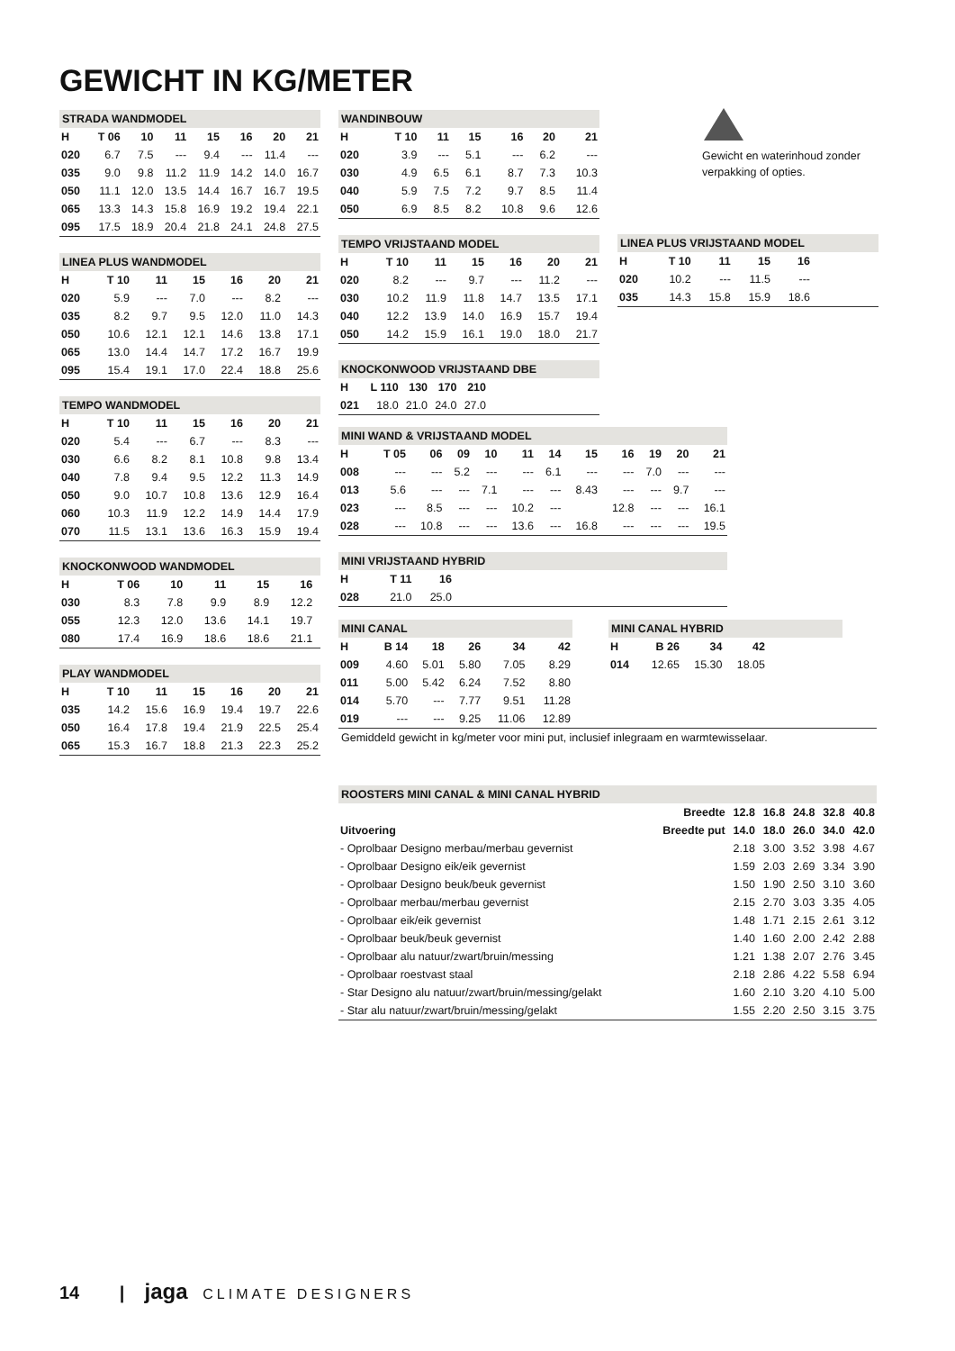GEWICHT IN KG/METER
| STRADA WANDMODEL | | | | | | | |
| H | T 06 | 10 | 11 | 15 | 16 | 20 | 21 |
| 020 | 6.7 | 7.5 | --- | 9.4 | --- | 11.4 | --- |
| 035 | 9.0 | 9.8 | 11.2 | 11.9 | 14.2 | 14.0 | 16.7 |
| 050 | 11.1 | 12.0 | 13.5 | 14.4 | 16.7 | 16.7 | 19.5 |
| 065 | 13.3 | 14.3 | 15.8 | 16.9 | 19.2 | 19.4 | 22.1 |
| 095 | 17.5 | 18.9 | 20.4 | 21.8 | 24.1 | 24.8 | 27.5 |
| LINEA PLUS WANDMODEL | | | | | | |
| H | T 10 | 11 | 15 | 16 | 20 | 21 |
| 020 | 5.9 | --- | 7.0 | --- | 8.2 | --- |
| 035 | 8.2 | 9.7 | 9.5 | 12.0 | 11.0 | 14.3 |
| 050 | 10.6 | 12.1 | 12.1 | 14.6 | 13.8 | 17.1 |
| 065 | 13.0 | 14.4 | 14.7 | 17.2 | 16.7 | 19.9 |
| 095 | 15.4 | 19.1 | 17.0 | 22.4 | 18.8 | 25.6 |
| TEMPO WANDMODEL | | | | | | |
| H | T 10 | 11 | 15 | 16 | 20 | 21 |
| 020 | 5.4 | --- | 6.7 | --- | 8.3 | --- |
| 030 | 6.6 | 8.2 | 8.1 | 10.8 | 9.8 | 13.4 |
| 040 | 7.8 | 9.4 | 9.5 | 12.2 | 11.3 | 14.9 |
| 050 | 9.0 | 10.7 | 10.8 | 13.6 | 12.9 | 16.4 |
| 060 | 10.3 | 11.9 | 12.2 | 14.9 | 14.4 | 17.9 |
| 070 | 11.5 | 13.1 | 13.6 | 16.3 | 15.9 | 19.4 |
| KNOCKONWOOD WANDMODEL | | | | | | |
| H | T 06 | 10 | 11 | 15 | 16 | |
| 030 | 8.3 | 7.8 | 9.9 | 8.9 | 12.2 | |
| 055 | 12.3 | 12.0 | 13.6 | 14.1 | 19.7 | |
| 080 | 17.4 | 16.9 | 18.6 | 18.6 | 21.1 | |
| PLAY WANDMODEL | | | | | | |
| H | T 10 | 11 | 15 | 16 | 20 | 21 |
| 035 | 14.2 | 15.6 | 16.9 | 19.4 | 19.7 | 22.6 |
| 050 | 16.4 | 17.8 | 19.4 | 21.9 | 22.5 | 25.4 |
| 065 | 15.3 | 16.7 | 18.8 | 21.3 | 22.3 | 25.2 |
| WANDINBOUW | | | | | | |
| H | T 10 | 11 | 15 | 16 | 20 | 21 |
| 020 | 3.9 | --- | 5.1 | --- | 6.2 | --- |
| 030 | 4.9 | 6.5 | 6.1 | 8.7 | 7.3 | 10.3 |
| 040 | 5.9 | 7.5 | 7.2 | 9.7 | 8.5 | 11.4 |
| 050 | 6.9 | 8.5 | 8.2 | 10.8 | 9.6 | 12.6 |
| TEMPO VRIJSTAAND MODEL | | | | | | |
| H | T 10 | 11 | 15 | 16 | 20 | 21 |
| 020 | 8.2 | --- | 9.7 | --- | 11.2 | --- |
| 030 | 10.2 | 11.9 | 11.8 | 14.7 | 13.5 | 17.1 |
| 040 | 12.2 | 13.9 | 14.0 | 16.9 | 15.7 | 19.4 |
| 050 | 14.2 | 15.9 | 16.1 | 19.0 | 18.0 | 21.7 |
| KNOCKONWOOD VRIJSTAAND DBE | | | | | |
| H | L 110 | 130 | 170 | 210 | |
| 021 | 18.0 | 21.0 | 24.0 | 27.0 | |
| LINEA PLUS VRIJSTAAND MODEL | | | | | |
| H | T 10 | 11 | 15 | 16 | |
| 020 | 10.2 | --- | 11.5 | --- | |
| 035 | 14.3 | 15.8 | 15.9 | 18.6 | |
Gewicht en waterinhoud zonder verpakking of opties.
| MINI WAND & VRIJSTAAND MODEL | | | | | | | | | | | |
| H | T 05 | 06 | 09 | 10 | 11 | 14 | 15 | 16 | 19 | 20 | 21 |
| 008 | --- | --- | 5.2 | --- | --- | 6.1 | --- | --- | 7.0 | --- | --- |
| 013 | 5.6 | --- | --- | 7.1 | --- | --- | 8.43 | --- | --- | 9.7 | --- |
| 023 | --- | 8.5 | --- | --- | 10.2 | --- | | 12.8 | --- | --- | 16.1 |
| 028 | --- | 10.8 | --- | --- | 13.6 | --- | 16.8 | --- | --- | --- | 19.5 |
| MINI VRIJSTAAND HYBRID | | | |
| H | T 11 | 16 | |
| 028 | 21.0 | 25.0 | |
| MINI CANAL | | | | | |
| H | B 14 | 18 | 26 | 34 | 42 |
| 009 | 4.60 | 5.01 | 5.80 | 7.05 | 8.29 |
| 011 | 5.00 | 5.42 | 6.24 | 7.52 | 8.80 |
| 014 | 5.70 | --- | 7.77 | 9.51 | 11.28 |
| 019 | --- | --- | 9.25 | 11.06 | 12.89 |
| MINI CANAL HYBRID | | | | |
| H | B 26 | 34 | 42 | |
| 014 | 12.65 | 15.30 | 18.05 | |
Gemiddeld gewicht in kg/meter voor mini put, inclusief inlegraam en warmtewisselaar.
| ROOSTERS MINI CANAL & MINI CANAL HYBRID | | | | | | |
| | Breedte | 12.8 | 16.8 | 24.8 | 32.8 | 40.8 |
| Uitvoering | Breedte put | 14.0 | 18.0 | 26.0 | 34.0 | 42.0 |
| - Oprolbaar Designo merbau/merbau gevernist | | 2.18 | 3.00 | 3.52 | 3.98 | 4.67 |
| - Oprolbaar Designo eik/eik gevernist | | 1.59 | 2.03 | 2.69 | 3.34 | 3.90 |
| - Oprolbaar Designo beuk/beuk gevernist | | 1.50 | 1.90 | 2.50 | 3.10 | 3.60 |
| - Oprolbaar merbau/merbau gevernist | | 2.15 | 2.70 | 3.03 | 3.35 | 4.05 |
| - Oprolbaar eik/eik gevernist | | 1.48 | 1.71 | 2.15 | 2.61 | 3.12 |
| - Oprolbaar beuk/beuk gevernist | | 1.40 | 1.60 | 2.00 | 2.42 | 2.88 |
| - Oprolbaar alu natuur/zwart/bruin/messing | | 1.21 | 1.38 | 2.07 | 2.76 | 3.45 |
| - Oprolbaar roestvast staal | | 2.18 | 2.86 | 4.22 | 5.58 | 6.94 |
| - Star Designo alu natuur/zwart/bruin/messing/gelakt | | 1.60 | 2.10 | 3.20 | 4.10 | 5.00 |
| - Star alu natuur/zwart/bruin/messing/gelakt | | 1.55 | 2.20 | 2.50 | 3.15 | 3.75 |
14 | jaga CLIMATE DESIGNERS